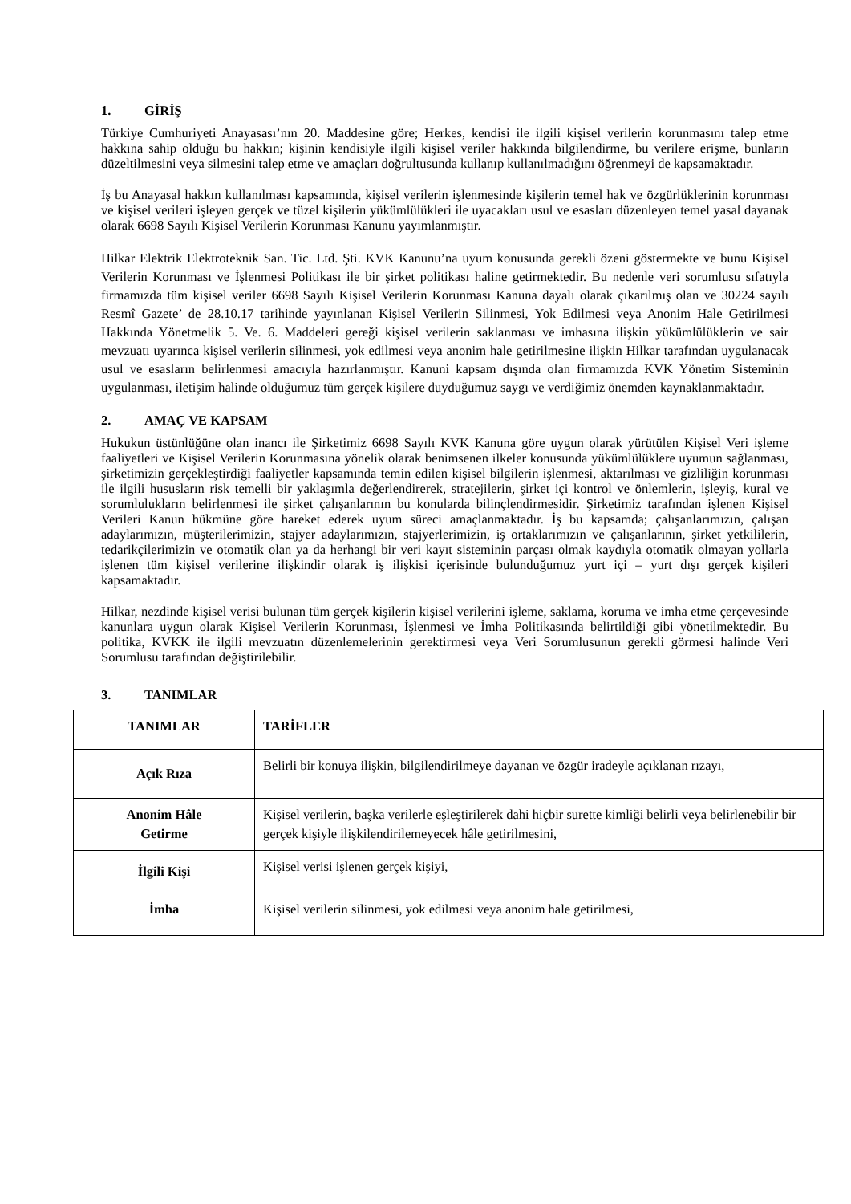1. GİRİŞ
Türkiye Cumhuriyeti Anayasası’nın 20. Maddesine göre; Herkes, kendisi ile ilgili kişisel verilerin korunmasını talep etme hakkına sahip olduğu bu hakkın; kişinin kendisiyle ilgili kişisel veriler hakkında bilgilendirme, bu verilere erişme, bunların düzeltilmesini veya silmesini talep etme ve amaçları doğrultusunda kullanıp kullanılmadığını öğrenmeyi de kapsamaktadır.
İş bu Anayasal hakkın kullanılması kapsamında, kişisel verilerin işlenmesinde kişilerin temel hak ve özgürlüklerinin korunması ve kişisel verileri işleyen gerçek ve tüzel kişilerin yükümlülükleri ile uyacakları usul ve esasları düzenleyen temel yasal dayanak olarak 6698 Sayılı Kişisel Verilerin Korunması Kanunu yayımlanmıştır.
Hilkar Elektrik Elektroteknik San. Tic. Ltd. Şti. KVK Kanunu’na uyum konusunda gerekli özeni göstermekte ve bunu Kişisel Verilerin Korunması ve İşlenmesi Politikası ile bir şirket politikası haline getirmektedir. Bu nedenle veri sorumlusu sıfatıyla firmamızda tüm kişisel veriler 6698 Sayılı Kişisel Verilerin Korunması Kanuna dayalı olarak çıkarılmış olan ve 30224 sayılı Resmî Gazete’ de 28.10.17 tarihinde yayınlanan Kişisel Verilerin Silinmesi, Yok Edilmesi veya Anonim Hale Getirilmesi Hakkında Yönetmelik 5. Ve. 6. Maddeleri gereği kişisel verilerin saklanması ve imhasına ilişkin yükümlülüklerin ve sair mevzuatı uyarınca kişisel verilerin silinmesi, yok edilmesi veya anonim hale getirilmesine ilişkin Hilkar tarafından uygulanacak usul ve esasların belirlenmesi amacıyla hazırlanmıştır. Kanuni kapsam dışında olan firmamızda KVK Yönetim Sisteminin uygulanması, iletişim halinde olduğumuz tüm gerçek kişilere duyduğumuz saygı ve verdiğimiz önemden kaynaklanmaktadır.
2. AMAÇ VE KAPSAM
Hukukun üstünlüğüne olan inancı ile Şirketimiz 6698 Sayılı KVK Kanuna göre uygun olarak yürütülen Kişisel Veri işleme faaliyetleri ve Kişisel Verilerin Korunmasına yönelik olarak benimsenen ilkeler konusunda yükümlülüklere uyumun sağlanması, şirketimizin gerçekleştirdiği faaliyetler kapsamında temin edilen kişisel bilgilerin işlenmesi, aktarılması ve gizliliğin korunması ile ilgili hususların risk temelli bir yaklaşımla değerlendirerek, stratejilerin, şirket içi kontrol ve önlemlerin, işleyiş, kural ve sorumlulukların belirlenmesi ile şirket çalışanlarının bu konularda bilinçlendirmesidir. Şirketimiz tarafından işlenen Kişisel Verileri Kanun hükmüne göre hareket ederek uyum süreci amaçlanmaktadır. İş bu kapsamda; çalışanlarımızın, çalışan adaylarımızın, müşterilerimizin, stajyer adaylarımızın, stajyerlerimizin, iş ortaklarımızın ve çalışanlarının, şirket yetkililerin, tedarikçilerimizin ve otomatik olan ya da herhangi bir veri kayıt sisteminin parçası olmak kaydıyla otomatik olmayan yollarla işlenen tüm kişisel verilerine ilişkindir olarak iş ilişkisi içerisinde bulunduğumuz yurt içi – yurt dışı gerçek kişileri kapsamaktadır.
Hilkar, nezdinde kişisel verisi bulunan tüm gerçek kişilerin kişisel verilerini işleme, saklama, koruma ve imha etme çerçevesinde kanunlara uygun olarak Kişisel Verilerin Korunması, İşlenmesi ve İmha Politikasında belirtildiği gibi yönetilmektedir. Bu politika, KVKK ile ilgili mevzuatın düzenlemelerinin gerektirmesi veya Veri Sorumlusunun gerekli görmesi halinde Veri Sorumlusu tarafından değiştirilebilir.
3. TANIMLAR
| TANIMLAR | TARİFLER |
| --- | --- |
| Açık Rıza | Belirli bir konuya ilişkin, bilgilendirilmeye dayanan ve özgür iradeyle açıklanan rızayı, |
| Anonim Hâle Getirme | Kişisel verilerin, başka verilerle eşleştirilerek dahi hiçbir surette kimliği belirli veya belirlenebilir bir gerçek kişiyle ilişkilendirilemeyecek hâle getirilmesini, |
| İlgili Kişi | Kişisel verisi işlenen gerçek kişiyi, |
| İmha | Kişisel verilerin silinmesi, yok edilmesi veya anonim hale getirilmesi, |